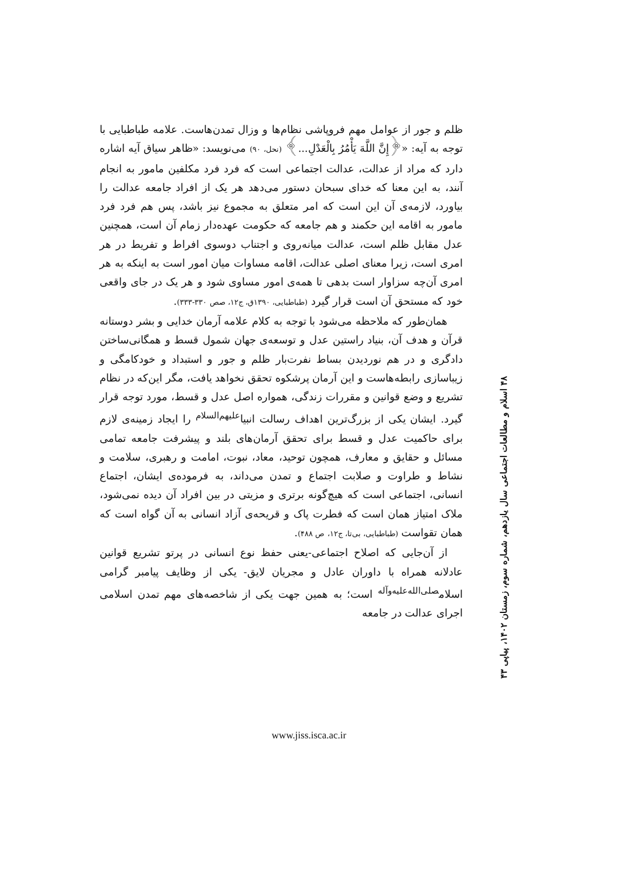ظلم و جور از عوامل مهم فروپاشی نظام‌ها و وزال تمدن‌هاست. علامه طباطبایی با توجه به آیه: «﴿إِنَّ اللَّهَ يَأْمُرُ بِالْعَدْلِ...﴾ (نحل، ۹۰) می‌نویسد: «ظاهر سیاق آیه اشاره دارد که مراد از عدالت، عدالت اجتماعی است که فرد فرد مکلفین مامور به انجام آنند، به این معنا که خدای سبحان دستور می‌دهد هر یک از افراد جامعه عدالت را بیاورد، لازمه‌ی آن این است که امر متعلق به مجموع نیز باشد، پس هم فرد فرد مامور به اقامه این حکمند و هم جامعه که حکومت عهده‌دار زمام آن است، همچنین عدل مقابل ظلم است، عدالت میانه‌روی و اجتناب دوسوی افراط و تفریط در هر امری است، زیرا معنای اصلی عدالت، اقامه مساوات میان امور است به اینکه به هر امری آن‌چه سزاوار است بدهی تا همه‌ی امور مساوی شود و هر یک در جای واقعی خود که مستحق آن است قرار گیرد (طباطبایی، ۱۳۹۰ق، ج۱۲، صص ۳۳۰-۳۳۳).
همان‌طور که ملاحظه می‌شود با توجه به کلام علامه آرمان خدایی و بشر دوستانه قرآن و هدف آن، بنیاد راستین عدل و توسعه‌ی جهان شمول قسط و همگانی‌ساختن دادگری و در هم نوردیدن بساط نفرت‌بار ظلم و جور و استبداد و خودکامگی و زیباسازی رابطه‌هاست و این آرمان پرشکوه تحقق نخواهد یافت، مگر این‌که در نظام تشریع و وضع قوانین و مقررات زندگی، همواره اصل عدل و قسط، مورد توجه قرار گیرد. ایشان یکی از بزرگ‌ترین اهداف رسالت انبیا<sup>علیهم‌السلام</sup> را ایجاد زمینه‌ی لازم برای حاکمیت عدل و قسط برای تحقق آرمان‌های بلند و پیشرفت جامعه تمامی مسائل و حقایق و معارف، همچون توحید، معاد، نبوت، امامت و رهبری، سلامت و نشاط و طراوت و صلابت اجتماع و تمدن می‌داند، به فرموده‌ی ایشان، اجتماع انسانی، اجتماعی است که هیچ‌گونه برتری و مزیتی در بین افراد آن دیده نمی‌شود، ملاک امتیاز همان است که فطرت پاک و قریحه‌ی آزاد انسانی به آن گواه است که همان تقواست (طباطبایی، بی‌تا، ج۱۲، ص ۴۸۸).
از آن‌جایی که اصلاح اجتماعی-یعنی حفظ نوع انسانی در پرتو تشریع قوانین عادلانه همراه با داوران عادل و مجریان لایق- یکی از وظایف پیامبر گرامی اسلام<sup>صلی‌الله‌علیه‌وآله</sup> است؛ به همین جهت یکی از شاخصه‌های مهم تمدن اسلامی اجرای عدالت در جامعه
۴۸ اسلام و مطالعات اجتماعی سال یازدهم، شماره سوم، زمستان ۱۴۰۲، پیاپی ۴۳
www.jiss.isca.ac.ir